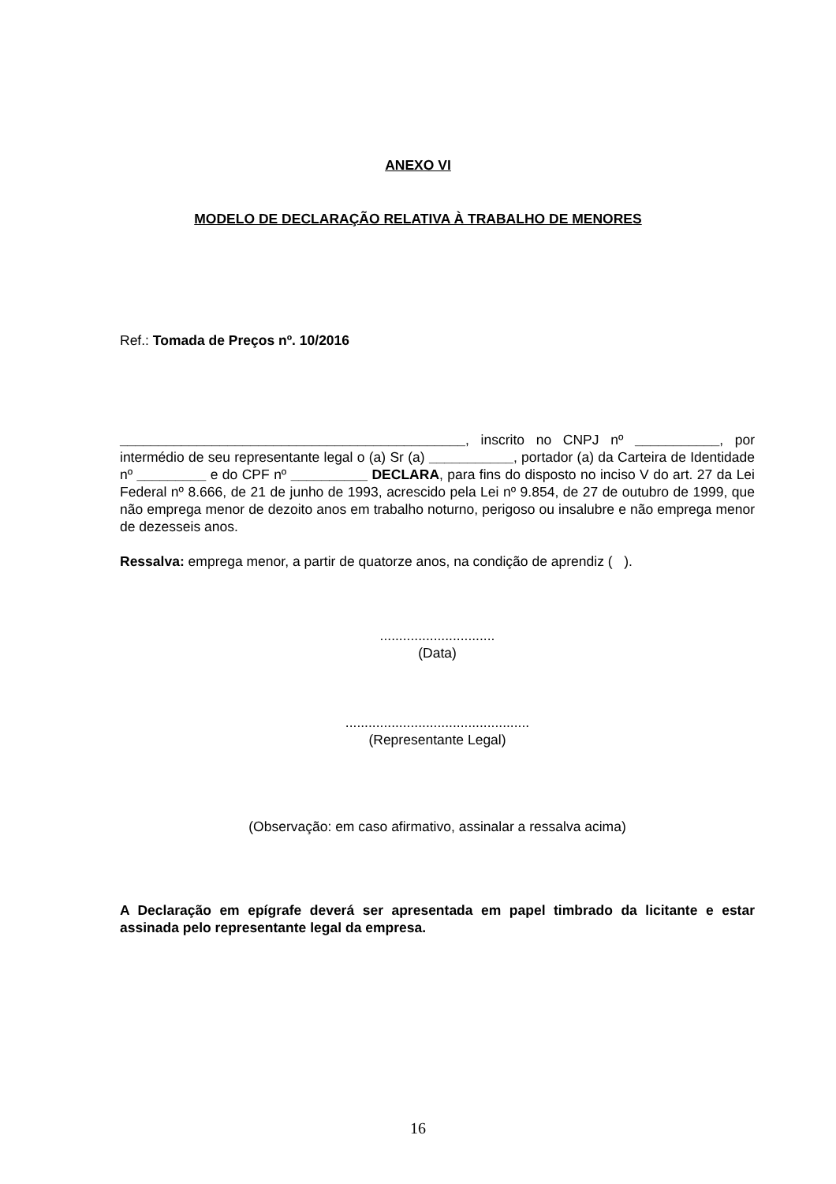ANEXO VI
MODELO DE DECLARAÇÃO RELATIVA À TRABALHO DE MENORES
Ref.: Tomada de Preços nº. 10/2016
_____________________________________________, inscrito no CNPJ nº ___________, por intermédio de seu representante legal o (a) Sr (a) ___________, portador (a) da Carteira de Identidade nº _________ e do CPF nº __________ DECLARA, para fins do disposto no inciso V do art. 27 da Lei Federal nº 8.666, de 21 de junho de 1993, acrescido pela Lei nº 9.854, de 27 de outubro de 1999, que não emprega menor de dezoito anos em trabalho noturno, perigoso ou insalubre e não emprega menor de dezesseis anos.
Ressalva: emprega menor, a partir de quatorze anos, na condição de aprendiz ( ).
..............................
(Data)
................................................
(Representante Legal)
(Observação: em caso afirmativo, assinalar a ressalva acima)
A Declaração em epígrafe deverá ser apresentada em papel timbrado da licitante e estar assinada pelo representante legal da empresa.
16